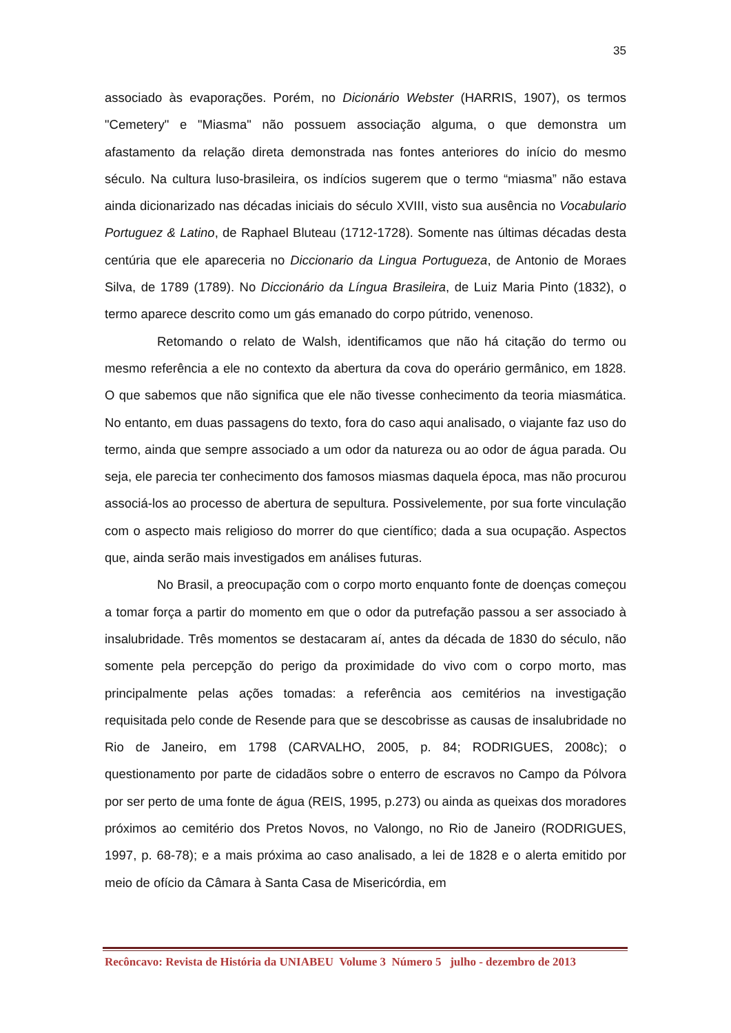35
associado às evaporações. Porém, no Dicionário Webster (HARRIS, 1907), os termos "Cemetery" e "Miasma" não possuem associação alguma, o que demonstra um afastamento da relação direta demonstrada nas fontes anteriores do início do mesmo século. Na cultura luso-brasileira, os indícios sugerem que o termo “miasma” não estava ainda dicionarizado nas décadas iniciais do século XVIII, visto sua ausência no Vocabulario Portuguez & Latino, de Raphael Bluteau (1712-1728). Somente nas últimas décadas desta centúria que ele apareceria no Diccionario da Lingua Portugueza, de Antonio de Moraes Silva, de 1789 (1789). No Diccionário da Língua Brasileira, de Luiz Maria Pinto (1832), o termo aparece descrito como um gás emanado do corpo pútrido, venenoso.
Retomando o relato de Walsh, identificamos que não há citação do termo ou mesmo referência a ele no contexto da abertura da cova do operário germânico, em 1828. O que sabemos que não significa que ele não tivesse conhecimento da teoria miasmática. No entanto, em duas passagens do texto, fora do caso aqui analisado, o viajante faz uso do termo, ainda que sempre associado a um odor da natureza ou ao odor de água parada. Ou seja, ele parecia ter conhecimento dos famosos miasmas daquela época, mas não procurou associá-los ao processo de abertura de sepultura. Possivelemente, por sua forte vinculação com o aspecto mais religioso do morrer do que científico; dada a sua ocupação. Aspectos que, ainda serão mais investigados em análises futuras.
No Brasil, a preocupação com o corpo morto enquanto fonte de doenças começou a tomar força a partir do momento em que o odor da putrefação passou a ser associado à insalubridade. Três momentos se destacaram aí, antes da década de 1830 do século, não somente pela percepção do perigo da proximidade do vivo com o corpo morto, mas principalmente pelas ações tomadas: a referência aos cemitérios na investigação requisitada pelo conde de Resende para que se descobrisse as causas de insalubridade no Rio de Janeiro, em 1798 (CARVALHO, 2005, p. 84; RODRIGUES, 2008c); o questionamento por parte de cidadãos sobre o enterro de escravos no Campo da Pólvora por ser perto de uma fonte de água (REIS, 1995, p.273) ou ainda as queixas dos moradores próximos ao cemitério dos Pretos Novos, no Valongo, no Rio de Janeiro (RODRIGUES, 1997, p. 68-78); e a mais próxima ao caso analisado, a lei de 1828 e o alerta emitido por meio de ofício da Câmara à Santa Casa de Misericórdia, em
Recôncavo: Revista de História da UNIABEU Volume 3 Número 5 julho - dezembro de 2013